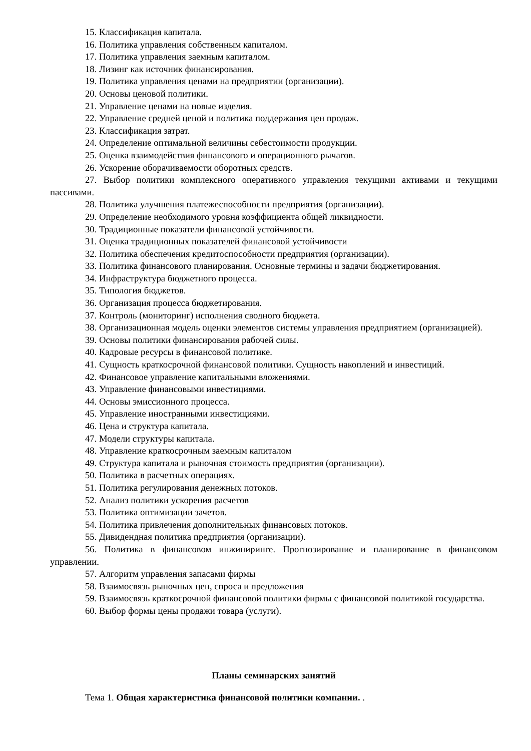15. Классификация капитала.
16. Политика управления собственным капиталом.
17. Политика управления заемным капиталом.
18. Лизинг как источник финансирования.
19. Политика управления ценами на предприятии (организации).
20. Основы ценовой политики.
21. Управление ценами на новые изделия.
22. Управление средней ценой и политика поддержания цен продаж.
23. Классификация затрат.
24. Определение оптимальной величины себестоимости продукции.
25. Оценка взаимодействия финансового и операционного рычагов.
26. Ускорение оборачиваемости оборотных средств.
27. Выбор политики комплексного оперативного управления текущими активами и текущими пассивами.
28. Политика улучшения платежеспособности предприятия (организации).
29. Определение необходимого уровня коэффициента общей ликвидности.
30. Традиционные показатели финансовой устойчивости.
31. Оценка традиционных показателей финансовой устойчивости
32. Политика обеспечения кредитоспособности предприятия (организации).
33. Политика финансового планирования. Основные термины и задачи бюджетирования.
34. Инфраструктура бюджетного процесса.
35. Типология бюджетов.
36. Организация процесса бюджетирования.
37. Контроль (мониторинг) исполнения сводного бюджета.
38. Организационная модель оценки элементов системы управления предприятием (организацией).
39. Основы политики финансирования рабочей силы.
40. Кадровые ресурсы в финансовой политике.
41. Сущность краткосрочной финансовой политики. Сущность накоплений и инвестиций.
42. Финансовое управление капитальными вложениями.
43. Управление финансовыми инвестициями.
44. Основы эмиссионного процесса.
45. Управление иностранными инвестициями.
46. Цена и структура капитала.
47. Модели структуры капитала.
48. Управление краткосрочным заемным капиталом
49. Структура капитала и рыночная стоимость предприятия (организации).
50. Политика в расчетных операциях.
51. Политика регулирования денежных потоков.
52. Анализ политики ускорения расчетов
53. Политика оптимизации зачетов.
54. Политика привлечения дополнительных финансовых потоков.
55. Дивидендная политика предприятия (организации).
56. Политика в финансовом инжиниринге. Прогнозирование и планирование в финансовом управлении.
57. Алгоритм управления запасами фирмы
58. Взаимосвязь рыночных цен, спроса и предложения
59. Взаимосвязь краткосрочной финансовой политики фирмы с финансовой политикой государства.
60. Выбор формы цены продажи товара (услуги).
Планы семинарских занятий
Тема 1. Общая характеристика финансовой политики компании. .